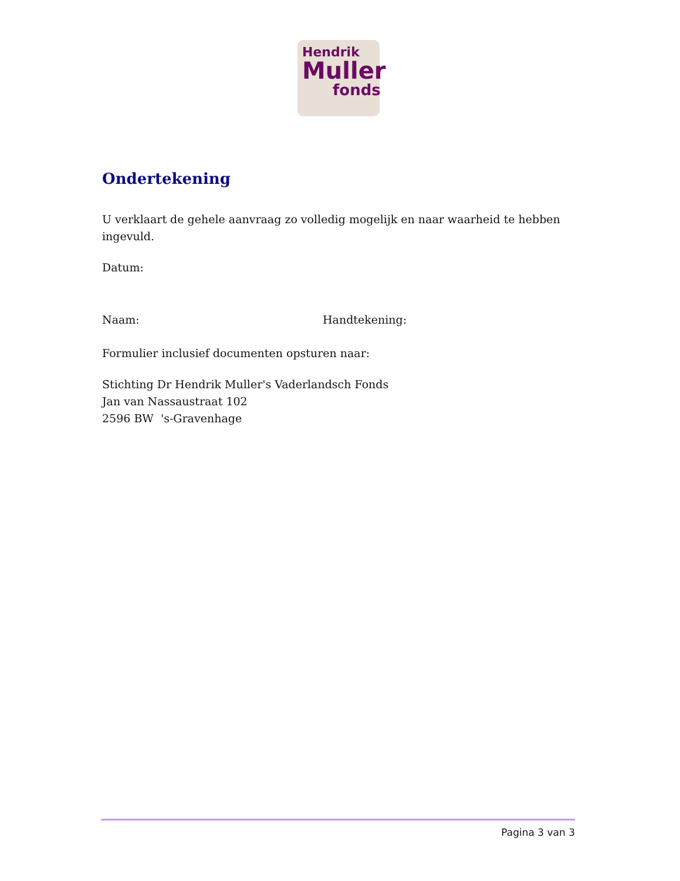Hendrik
Muller
fonds
Ondertekening
U verklaart de gehele aanvraag zo volledig mogelijk en naar waarheid te hebben ingevuld.
Datum:
Naam: Handtekening:
Formulier inclusief documenten opsturen naar:
Stichting Dr Hendrik Muller's Vaderlandsch Fonds
Jan van Nassaustraat 102
2596 BW 's-Gravenhage
Pagina 3 van 3